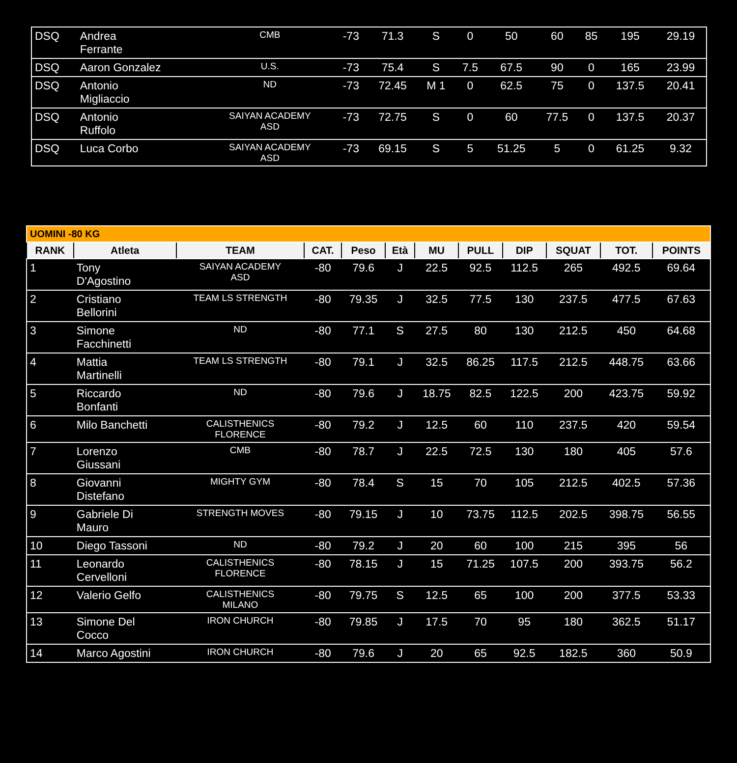| DSQ | Andrea Ferrante | CMB | -73 | 71.3 | S | 0 | 50 | 60 | 85 | 195 | 29.19 |
| DSQ | Aaron Gonzalez | U.S. | -73 | 75.4 | S | 7.5 | 67.5 | 90 | 0 | 165 | 23.99 |
| DSQ | Antonio Migliaccio | ND | -73 | 72.45 | M 1 | 0 | 62.5 | 75 | 0 | 137.5 | 20.41 |
| DSQ | Antonio Ruffolo | SAIYAN ACADEMY ASD | -73 | 72.75 | S | 0 | 60 | 77.5 | 0 | 137.5 | 20.37 |
| DSQ | Luca Corbo | SAIYAN ACADEMY ASD | -73 | 69.15 | S | 5 | 51.25 | 5 | 0 | 61.25 | 9.32 |
| UOMINI -80 KG | | | | | | | | | | | |
| RANK | Atleta | TEAM | CAT. | Peso | Età | MU | PULL | DIP | SQUAT | TOT. | POINTS |
| 1 | Tony D'Agostino | SAIYAN ACADEMY ASD | -80 | 79.6 | J | 22.5 | 92.5 | 112.5 | 265 | 492.5 | 69.64 |
| 2 | Cristiano Bellorini | TEAM LS STRENGTH | -80 | 79.35 | J | 32.5 | 77.5 | 130 | 237.5 | 477.5 | 67.63 |
| 3 | Simone Facchinetti | ND | -80 | 77.1 | S | 27.5 | 80 | 130 | 212.5 | 450 | 64.68 |
| 4 | Mattia Martinelli | TEAM LS STRENGTH | -80 | 79.1 | J | 32.5 | 86.25 | 117.5 | 212.5 | 448.75 | 63.66 |
| 5 | Riccardo Bonfanti | ND | -80 | 79.6 | J | 18.75 | 82.5 | 122.5 | 200 | 423.75 | 59.92 |
| 6 | Milo Banchetti | CALISTHENICS FLORENCE | -80 | 79.2 | J | 12.5 | 60 | 110 | 237.5 | 420 | 59.54 |
| 7 | Lorenzo Giussani | CMB | -80 | 78.7 | J | 22.5 | 72.5 | 130 | 180 | 405 | 57.6 |
| 8 | Giovanni Distefano | MIGHTY GYM | -80 | 78.4 | S | 15 | 70 | 105 | 212.5 | 402.5 | 57.36 |
| 9 | Gabriele Di Mauro | STRENGTH MOVES | -80 | 79.15 | J | 10 | 73.75 | 112.5 | 202.5 | 398.75 | 56.55 |
| 10 | Diego Tassoni | ND | -80 | 79.2 | J | 20 | 60 | 100 | 215 | 395 | 56 |
| 11 | Leonardo Cervelloni | CALISTHENICS FLORENCE | -80 | 78.15 | J | 15 | 71.25 | 107.5 | 200 | 393.75 | 56.2 |
| 12 | Valerio Gelfo | CALISTHENICS MILANO | -80 | 79.75 | S | 12.5 | 65 | 100 | 200 | 377.5 | 53.33 |
| 13 | Simone Del Cocco | IRON CHURCH | -80 | 79.85 | J | 17.5 | 70 | 95 | 180 | 362.5 | 51.17 |
| 14 | Marco Agostini | IRON CHURCH | -80 | 79.6 | J | 20 | 65 | 92.5 | 182.5 | 360 | 50.9 |